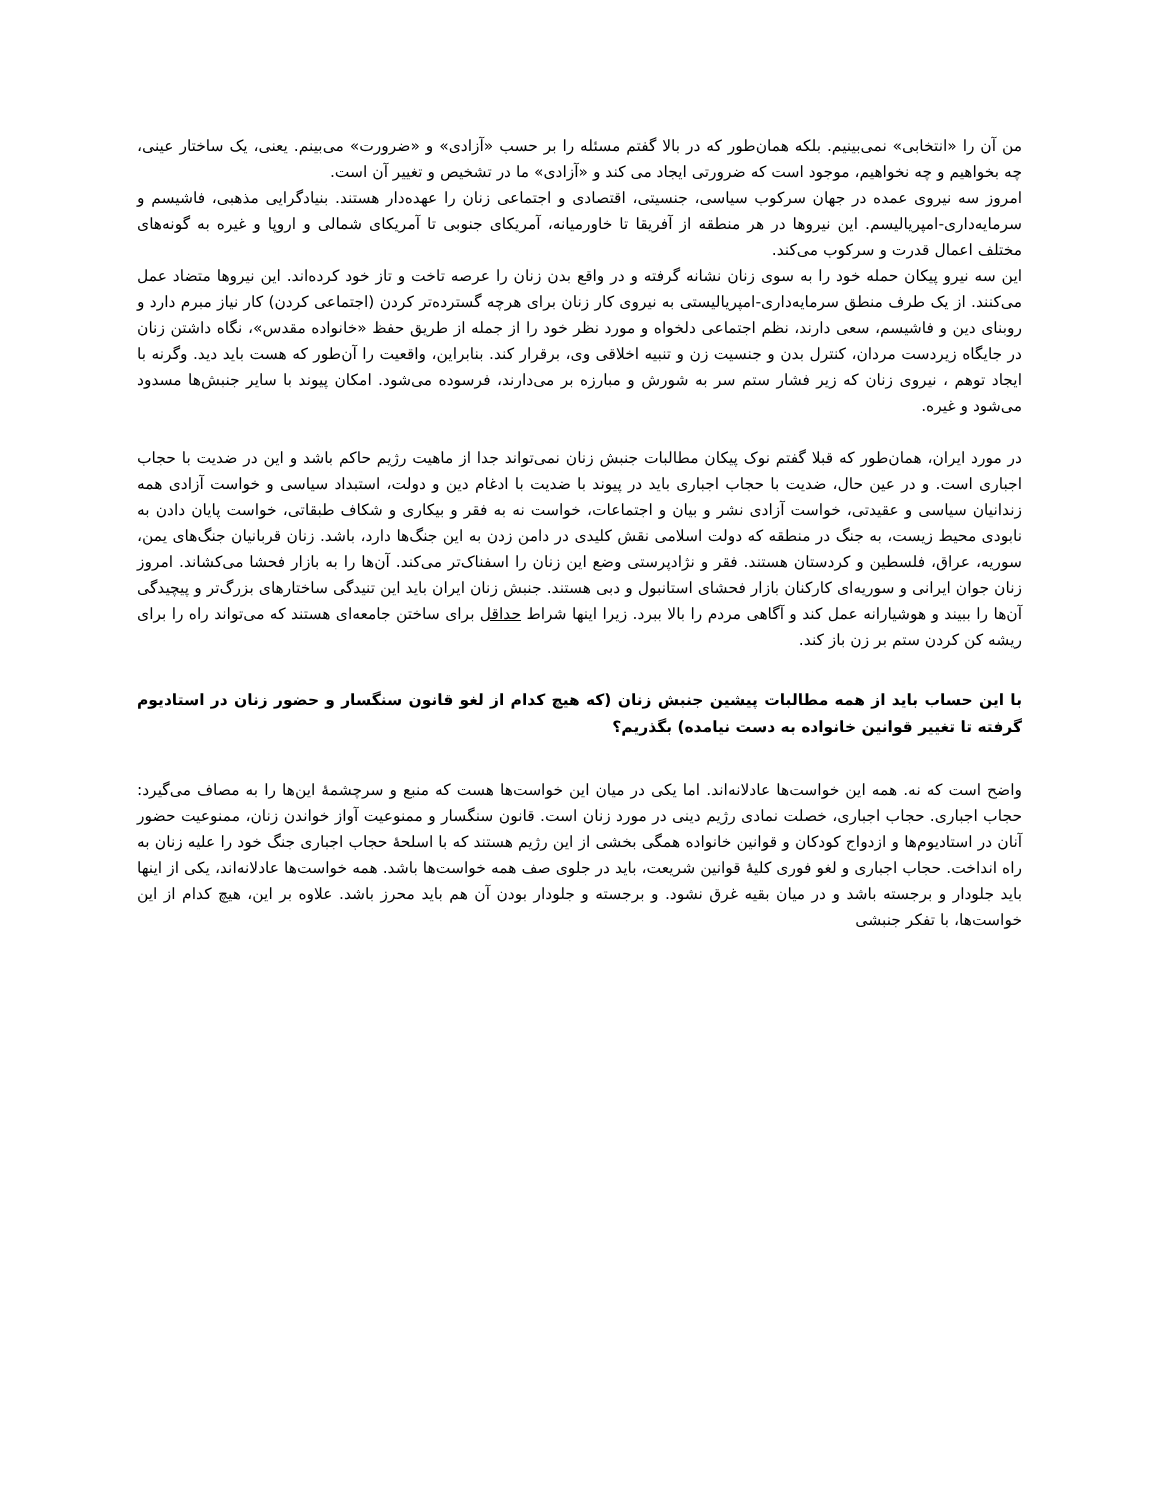من آن را «انتخابی» نمی‌بینیم. بلکه همان‌طور که در بالا گفتم مسئله را بر حسب «آزادی» و «ضرورت» می‌بینم. یعنی، یک ساختار عینی، چه بخواهیم و چه نخواهیم، موجود است که ضرورتی ایجاد می کند و «آزادی» ما در تشخیص و تغییر آن است.
امروز سه نیروی عمده در جهان سرکوب سیاسی، جنسیتی، اقتصادی و اجتماعی زنان را عهده‌دار هستند. بنیادگرایی مذهبی، فاشیسم و سرمایه‌داری-امپریالیسم. این نیروها در هر منطقه از آفریقا تا خاورمیانه، آمریکای جنوبی تا آمریکای شمالی و اروپا و غیره به گونه‌های مختلف اعمال قدرت و سرکوب می‌کند.
این سه نیرو پیکان حمله خود را به سوی زنان نشانه گرفته و در واقع بدن زنان را عرصه تاخت و تاز خود کرده‌اند. این نیروها متضاد عمل می‌کنند. از یک طرف منطق سرمایه‌داری-امپریالیستی به نیروی کار زنان برای هرچه گسترده‌تر کردن (اجتماعی کردن) کار نیاز مبرم دارد و روبنای دین و فاشیسم، سعی دارند، نظم اجتماعی دلخواه و مورد نظر خود را از جمله از طریق حفظ «خانواده مقدس»، نگاه داشتن زنان در جایگاه زیردست مردان، کنترل بدن و جنسیت زن و تنبیه اخلاقی وی، برقرار کند. بنابراین، واقعیت را آن‌طور که هست باید دید. وگرنه با ایجاد توهم ، نیروی زنان که زیر فشار ستم سر به شورش و مبارزه بر می‌دارند، فرسوده می‌شود. امکان پیوند با سایر جنبش‌ها مسدود می‌شود و غیره.
در مورد ایران، همان‌طور که قبلا گفتم نوک پیکان مطالبات جنبش زنان نمی‌تواند جدا از ماهیت رژیم حاکم باشد و این در ضدیت با حجاب اجباری است. و در عین حال، ضدیت با حجاب اجباری باید در پیوند با ضدیت با ادغام دین و دولت، استبداد سیاسی و خواست آزادی همه زندانیان سیاسی و عقیدتی، خواست آزادی نشر و بیان و اجتماعات، خواست نه به فقر و بیکاری و شکاف طبقاتی، خواست پایان دادن به نابودی محیط زیست، به جنگ در منطقه که دولت اسلامی نقش کلیدی در دامن زدن به این جنگ‌ها دارد، باشد. زنان قربانیان جنگ‌های یمن، سوریه، عراق، فلسطین و کردستان هستند. فقر و نژادپرستی وضع این زنان را اسفناک‌تر می‌کند. آن‌ها را به بازار فحشا می‌کشاند. امروز زنان جوان ایرانی و سوریه‌ای کارکنان بازار فحشای استانبول و دبی هستند. جنبش زنان ایران باید این تنیدگی ساختارهای بزرگ‌تر و پیچیدگی آن‌ها را ببیند و هوشیارانه عمل کند و آگاهی مردم را بالا ببرد. زیرا اینها شراط حداقل برای ساختن جامعه‌ای هستند که می‌تواند راه را برای ریشه کن کردن ستم بر زن باز کند.
با این حساب باید از همه مطالبات پیشین جنبش زنان (که هیچ کدام از لغو قانون سنگسار و حضور زنان در استادیوم گرفته تا تغییر قوانین خانواده به دست نیامده) بگذریم؟
واضح است که نه. همه این خواست‌ها عادلانه‌اند. اما یکی در میان این خواست‌ها هست که منبع و سرچشمهٔ این‌ها را به مصاف می‌گیرد: حجاب اجباری. حجاب اجباری، خصلت نمادی رژیم دینی در مورد زنان است. قانون سنگسار و ممنوعیت آواز خواندن زنان، ممنوعیت حضور آنان در استادیوم‌ها و ازدواج کودکان و قوانین خانواده همگی بخشی از این رژیم هستند که با اسلحهٔ حجاب اجباری جنگ خود را علیه زنان به راه انداخت. حجاب اجباری و لغو فوری کلیهٔ قوانین شریعت، باید در جلوی صف همه خواست‌ها باشد. همه خواست‌ها عادلانه‌اند، یکی از اینها باید جلودار و برجسته باشد و در میان بقیه غرق نشود. و برجسته و جلودار بودن آن هم باید محرز باشد. علاوه بر این، هیچ کدام از این خواست‌ها، با تفکر جنبشی